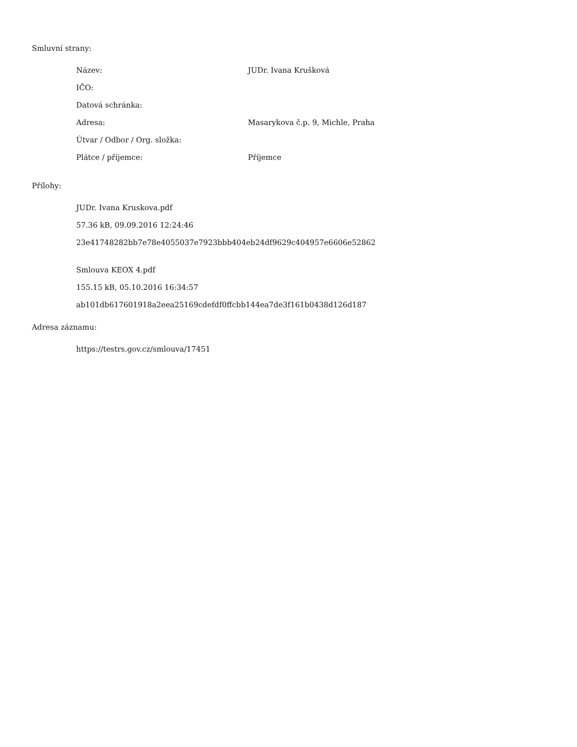Smluvní strany:
| Název: | JUDr. Ivana Krušková |
| IČO: | |
| Datová schránka: | |
| Adresa: | Masarykova č.p. 9, Michle, Praha |
| Útvar / Odbor / Org. složka: | |
| Plátce / příjemce: | Příjemce |
Přílohy:
JUDr. Ivana Kruskova.pdf
57.36 kB, 09.09.2016 12:24:46
23e41748282bb7e78e4055037e7923bbb404eb24df9629c404957e6606e52862
Smlouva KEOX 4.pdf
155.15 kB, 05.10.2016 16:34:57
ab101db617601918a2eea25169cdefdf0ffcbb144ea7de3f161b0438d126d187
Adresa záznamu:
https://testrs.gov.cz/smlouva/17451